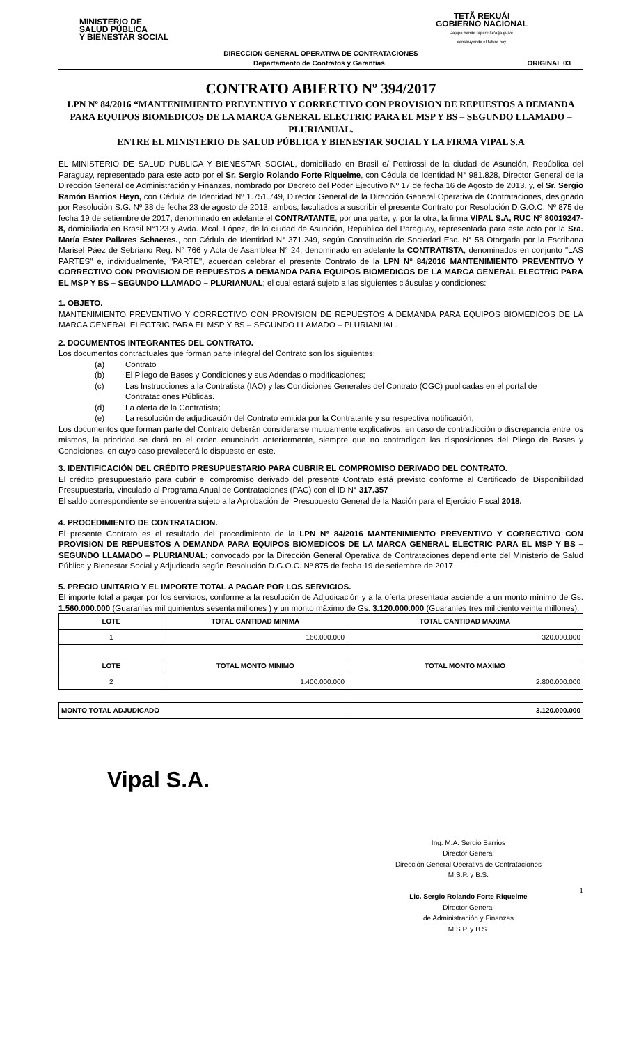MINISTERIO DE
SALUD PÚBLICA
Y BIENESTAR SOCIAL
TETÃ REKUÁI
GOBIERNO NACIONAL
Jajapo hande rapere ko'ag̃a guive
construyendo el futuro hoy
DIRECCION GENERAL OPERATIVA DE CONTRATACIONES
Departamento de Contratos y Garantías ORIGINAL 03
CONTRATO ABIERTO Nº 394/2017
LPN Nº 84/2016 “MANTENIMIENTO PREVENTIVO Y CORRECTIVO CON PROVISION DE REPUESTOS A DEMANDA PARA EQUIPOS BIOMEDICOS DE LA MARCA GENERAL ELECTRIC PARA EL MSP Y BS – SEGUNDO LLAMADO – PLURIANUAL.
ENTRE EL MINISTERIO DE SALUD PÚBLICA Y BIENESTAR SOCIAL Y LA FIRMA VIPAL S.A
EL MINISTERIO DE SALUD PUBLICA Y BIENESTAR SOCIAL, domiciliado en Brasil e/ Pettirossi de la ciudad de Asunción, República del Paraguay, representado para este acto por el Sr. Sergio Rolando Forte Riquelme, con Cédula de Identidad N° 981.828, Director General de la Dirección General de Administración y Finanzas, nombrado por Decreto del Poder Ejecutivo Nº 17 de fecha 16 de Agosto de 2013, y, el Sr. Sergio Ramón Barrios Heyn, con Cédula de Identidad Nº 1.751.749, Director General de la Dirección General Operativa de Contrataciones, designado por Resolución S.G. Nº 38 de fecha 23 de agosto de 2013, ambos, facultados a suscribir el presente Contrato por Resolución D.G.O.C. Nº 875 de fecha 19 de setiembre de 2017, denominado en adelante el CONTRATANTE, por una parte, y, por la otra, la firma VIPAL S.A, RUC N° 80019247-8, domiciliada en Brasil N°123 y Avda. Mcal. López, de la ciudad de Asunción, República del Paraguay, representada para este acto por la Sra. María Ester Pallares Schaeres., con Cédula de Identidad N° 371.249, según Constitución de Sociedad Esc. N° 58 Otorgada por la Escribana Marisel Páez de Sebriano Reg. N° 766 y Acta de Asamblea N° 24, denominado en adelante la CONTRATISTA, denominados en conjunto "LAS PARTES" e, individualmente, "PARTE", acuerdan celebrar el presente Contrato de la LPN N° 84/2016 MANTENIMIENTO PREVENTIVO Y CORRECTIVO CON PROVISION DE REPUESTOS A DEMANDA PARA EQUIPOS BIOMEDICOS DE LA MARCA GENERAL ELECTRIC PARA EL MSP Y BS – SEGUNDO LLAMADO – PLURIANUAL; el cual estará sujeto a las siguientes cláusulas y condiciones:
1. OBJETO.
MANTENIMIENTO PREVENTIVO Y CORRECTIVO CON PROVISION DE REPUESTOS A DEMANDA PARA EQUIPOS BIOMEDICOS DE LA MARCA GENERAL ELECTRIC PARA EL MSP Y BS – SEGUNDO LLAMADO – PLURIANUAL.
2. DOCUMENTOS INTEGRANTES DEL CONTRATO.
Los documentos contractuales que forman parte integral del Contrato son los siguientes:
(a) Contrato
(b) El Pliego de Bases y Condiciones y sus Adendas o modificaciones;
(c) Las Instrucciones a la Contratista (IAO) y las Condiciones Generales del Contrato (CGC) publicadas en el portal de Contrataciones Públicas.
(d) La oferta de la Contratista;
(e) La resolución de adjudicación del Contrato emitida por la Contratante y su respectiva notificación;
Los documentos que forman parte del Contrato deberán considerarse mutuamente explicativos; en caso de contradicción o discrepancia entre los mismos, la prioridad se dará en el orden enunciado anteriormente, siempre que no contradigan las disposiciones del Pliego de Bases y Condiciones, en cuyo caso prevalecerá lo dispuesto en este.
3. IDENTIFICACIÓN DEL CRÉDITO PRESUPUESTARIO PARA CUBRIR EL COMPROMISO DERIVADO DEL CONTRATO.
El crédito presupuestario para cubrir el compromiso derivado del presente Contrato está previsto conforme al Certificado de Disponibilidad Presupuestaria, vinculado al Programa Anual de Contrataciones (PAC) con el ID N° 317.357
El saldo correspondiente se encuentra sujeto a la Aprobación del Presupuesto General de la Nación para el Ejercicio Fiscal 2018.
4. PROCEDIMIENTO DE CONTRATACION.
El presente Contrato es el resultado del procedimiento de la LPN N° 84/2016 MANTENIMIENTO PREVENTIVO Y CORRECTIVO CON PROVISION DE REPUESTOS A DEMANDA PARA EQUIPOS BIOMEDICOS DE LA MARCA GENERAL ELECTRIC PARA EL MSP Y BS – SEGUNDO LLAMADO – PLURIANUAL; convocado por la Dirección General Operativa de Contrataciones dependiente del Ministerio de Salud Pública y Bienestar Social y Adjudicada según Resolución D.G.O.C. Nº 875 de fecha 19 de setiembre de 2017
5. PRECIO UNITARIO Y EL IMPORTE TOTAL A PAGAR POR LOS SERVICIOS.
El importe total a pagar por los servicios, conforme a la resolución de Adjudicación y a la oferta presentada asciende a un monto mínimo de Gs. 1.560.000.000 (Guaraníes mil quinientos sesenta millones ) y un monto máximo de Gs. 3.120.000.000 (Guaraníes tres mil ciento veinte millones).
| LOTE | TOTAL CANTIDAD MINIMA | TOTAL CANTIDAD MAXIMA |
| --- | --- | --- |
| 1 | 160.000.000 | 320.000.000 |
| LOTE | TOTAL MONTO MINIMO | TOTAL MONTO MAXIMO |
| 2 | 1.400.000.000 | 2.800.000.000 |
| MONTO TOTAL ADJUDICADO | 3.120.000.000 |
Vipal S.A.
Ing. M.A. Sergio Barrios
Director General
Dirección General Operativa de Contrataciones
M.S.P. y B.S.
Lic. Sergio Rolando Forte Riquelme
Director General
de Administración y Finanzas
M.S.P. y B.S.
1